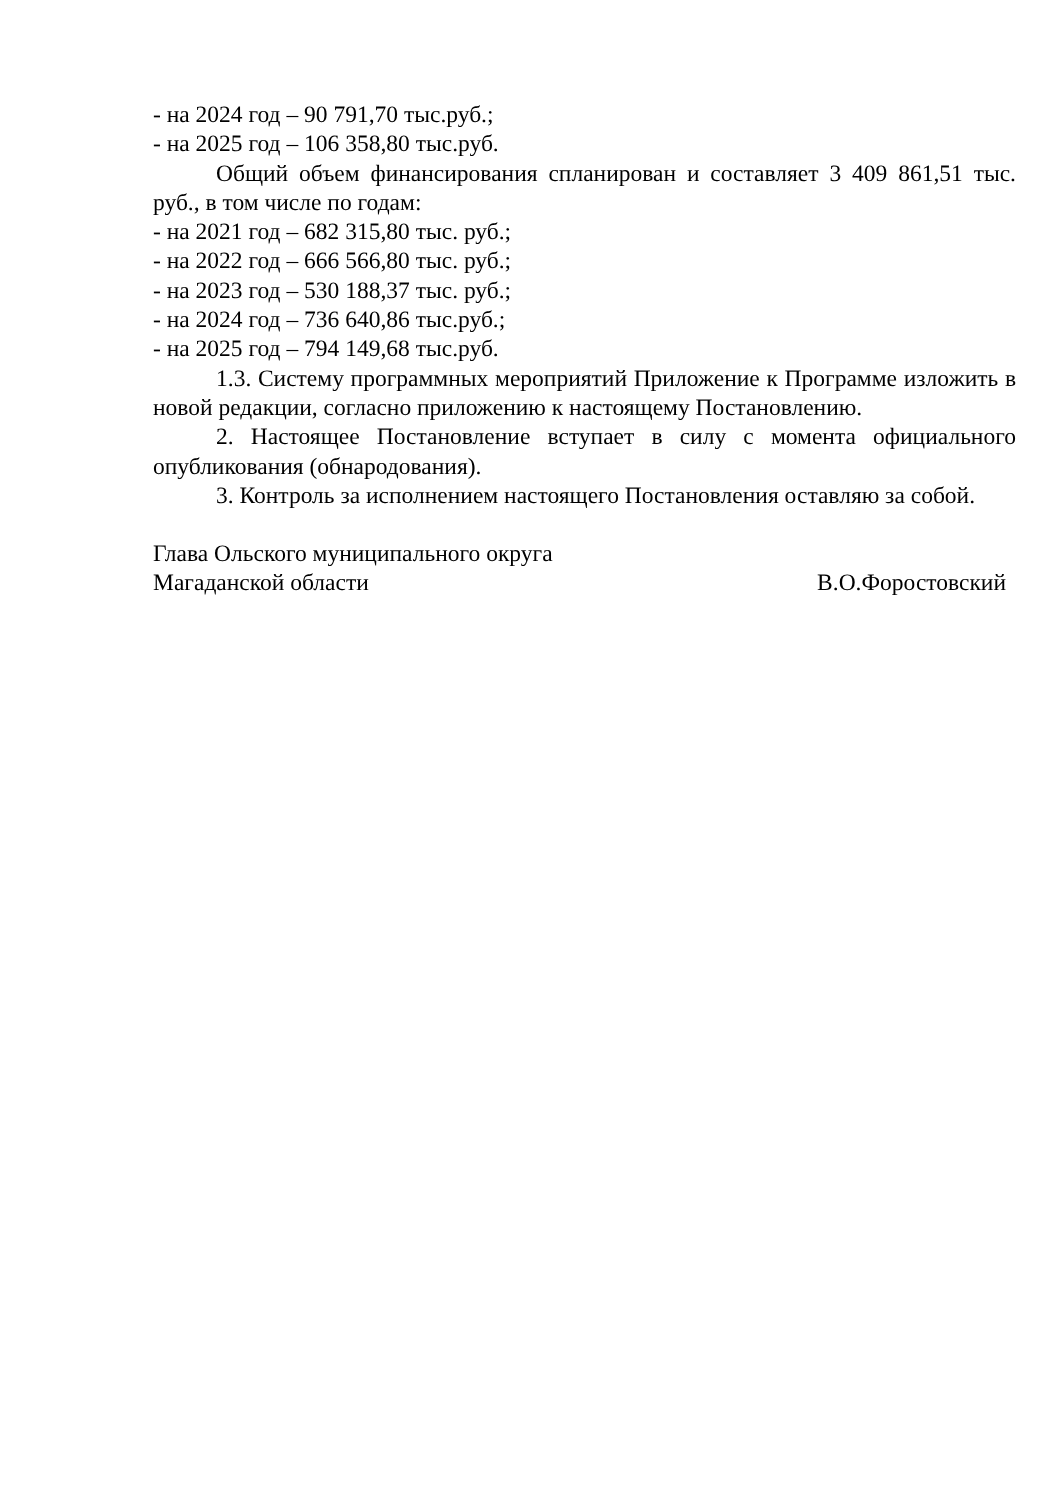- на 2024 год – 90 791,70 тыс.руб.;
- на 2025 год – 106 358,80 тыс.руб.
Общий объем финансирования спланирован и составляет 3 409 861,51 тыс. руб., в том числе по годам:
- на 2021 год – 682 315,80 тыс. руб.;
- на 2022 год – 666 566,80 тыс. руб.;
- на 2023 год – 530 188,37 тыс. руб.;
- на 2024 год – 736 640,86 тыс.руб.;
- на 2025 год – 794 149,68 тыс.руб.
1.3. Систему программных мероприятий Приложение к Программе изложить в новой редакции, согласно приложению к настоящему Постановлению.
2. Настоящее Постановление вступает в силу с момента официального опубликования (обнародования).
3. Контроль за исполнением настоящего Постановления оставляю за собой.
Глава Ольского муниципального округа
Магаданской области В.О.Форостовский